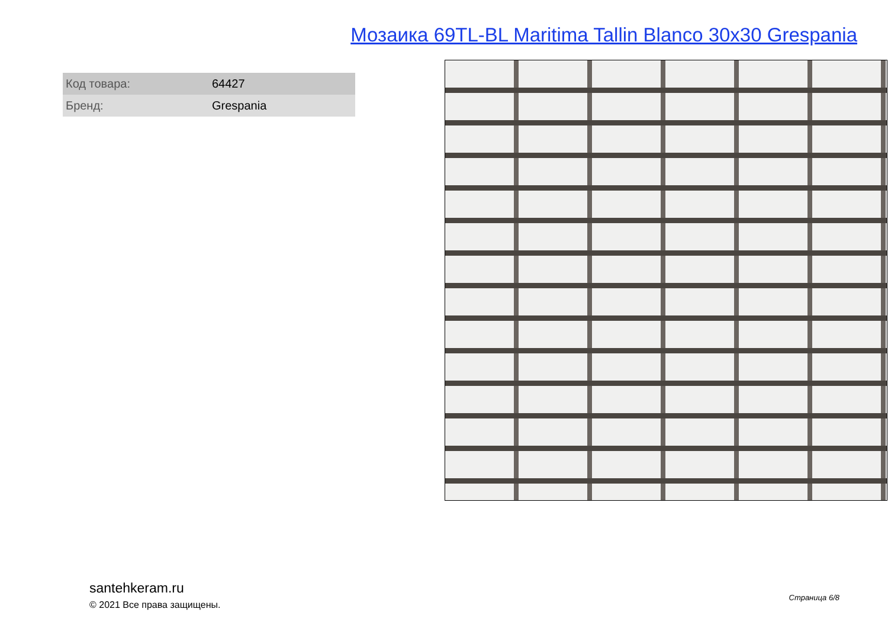Мозаика 69TL-BL Maritima Tallin Blanco 30x30 Grespania
| Код товара: | 64427 |
| Бренд: | Grespania |
santehkeram.ru
© 2021 Все права защищены.
Страница 6/8